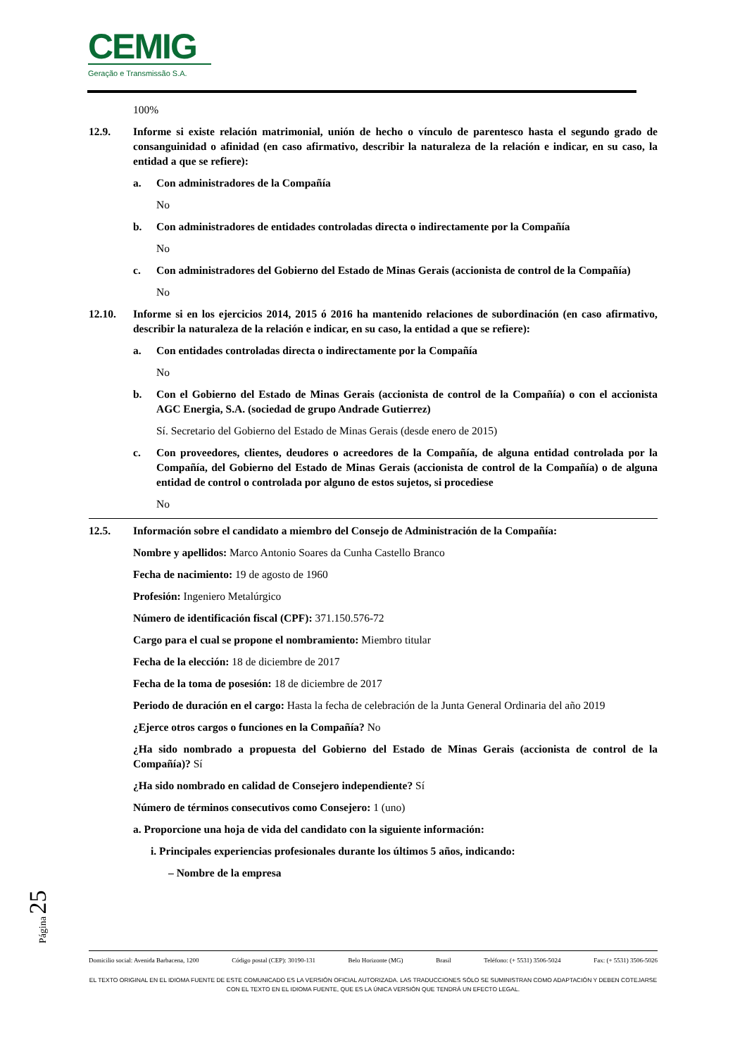CEMIG
Geração e Transmissão S.A.
100%
12.9. Informe si existe relación matrimonial, unión de hecho o vínculo de parentesco hasta el segundo grado de consanguinidad o afinidad (en caso afirmativo, describir la naturaleza de la relación e indicar, en su caso, la entidad a que se refiere):
a. Con administradores de la Compañía
No
b. Con administradores de entidades controladas directa o indirectamente por la Compañía
No
c. Con administradores del Gobierno del Estado de Minas Gerais (accionista de control de la Compañía)
No
12.10. Informe si en los ejercicios 2014, 2015 ó 2016 ha mantenido relaciones de subordinación (en caso afirmativo, describir la naturaleza de la relación e indicar, en su caso, la entidad a que se refiere):
a. Con entidades controladas directa o indirectamente por la Compañía
No
b. Con el Gobierno del Estado de Minas Gerais (accionista de control de la Compañía) o con el accionista AGC Energia, S.A. (sociedad de grupo Andrade Gutierrez)
Sí. Secretario del Gobierno del Estado de Minas Gerais (desde enero de 2015)
c. Con proveedores, clientes, deudores o acreedores de la Compañía, de alguna entidad controlada por la Compañía, del Gobierno del Estado de Minas Gerais (accionista de control de la Compañía) o de alguna entidad de control o controlada por alguno de estos sujetos, si procediese
No
12.5. Información sobre el candidato a miembro del Consejo de Administración de la Compañía:
Nombre y apellidos: Marco Antonio Soares da Cunha Castello Branco
Fecha de nacimiento: 19 de agosto de 1960
Profesión: Ingeniero Metalúrgico
Número de identificación fiscal (CPF): 371.150.576-72
Cargo para el cual se propone el nombramiento: Miembro titular
Fecha de la elección: 18 de diciembre de 2017
Fecha de la toma de posesión: 18 de diciembre de 2017
Periodo de duración en el cargo: Hasta la fecha de celebración de la Junta General Ordinaria del año 2019
¿Ejerce otros cargos o funciones en la Compañía? No
¿Ha sido nombrado a propuesta del Gobierno del Estado de Minas Gerais (accionista de control de la Compañía)? Sí
¿Ha sido nombrado en calidad de Consejero independiente? Sí
Número de términos consecutivos como Consejero: 1 (uno)
a. Proporcione una hoja de vida del candidato con la siguiente información:
i. Principales experiencias profesionales durante los últimos 5 años, indicando:
– Nombre de la empresa
Página 25
Domicilio social: Avenida Barbacena, 1200 Código postal (CEP): 30190-131 Belo Horizonte (MG) Brasil Teléfono: (+ 5531) 3506-5024 Fax: (+ 5531) 3506-5026
EL TEXTO ORIGINAL EN EL IDIOMA FUENTE DE ESTE COMUNICADO ES LA VERSIÓN OFICIAL AUTORIZADA. LAS TRADUCCIONES SÓLO SE SUMINISTRAN COMO ADAPTACIÓN Y DEBEN COTEJARSE CON EL TEXTO EN EL IDIOMA FUENTE, QUE ES LA ÚNICA VERSIÓN QUE TENDRÁ UN EFECTO LEGAL.